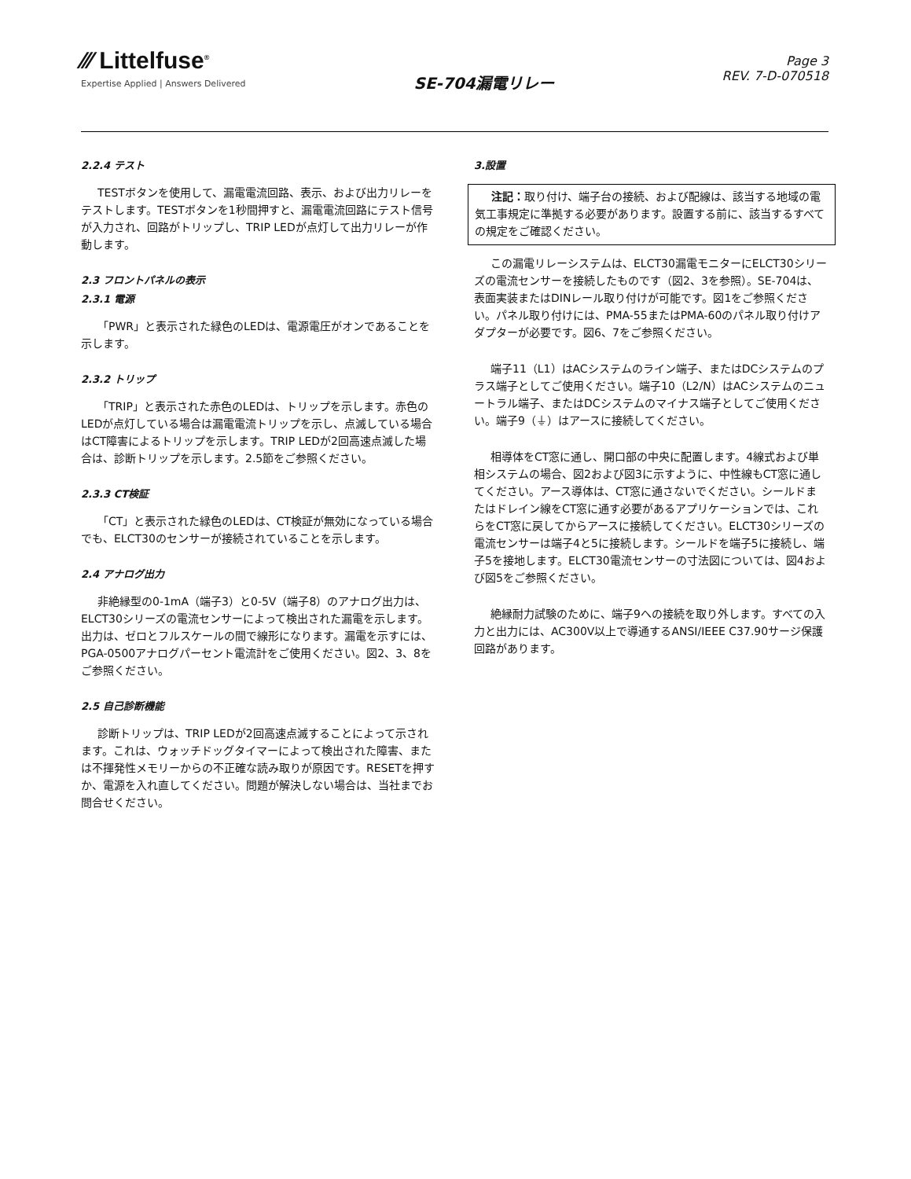⁄⁄⁄ Littelfuse<sup>®</sup>
Expertise Applied | Answers Delivered
SE-704漏電リレー
Page 3
REV. 7-D-070518
2.2.4 テスト
TESTボタンを使用して、漏電電流回路、表示、および出力リレーをテストします。TESTボタンを1秒間押すと、漏電電流回路にテスト信号が入力され、回路がトリップし、TRIP LEDが点灯して出力リレーが作動します。
2.3 フロントパネルの表示
2.3.1 電源
「PWR」と表示された緑色のLEDは、電源電圧がオンであることを示します。
2.3.2 トリップ
「TRIP」と表示された赤色のLEDは、トリップを示します。赤色のLEDが点灯している場合は漏電電流トリップを示し、点滅している場合はCT障害によるトリップを示します。TRIP LEDが2回高速点滅した場合は、診断トリップを示します。2.5節をご参照ください。
2.3.3 CT検証
「CT」と表示された緑色のLEDは、CT検証が無効になっている場合でも、ELCT30のセンサーが接続されていることを示します。
2.4 アナログ出力
非絶縁型の0-1mA（端子3）と0-5V（端子8）のアナログ出力は、ELCT30シリーズの電流センサーによって検出された漏電を示します。出力は、ゼロとフルスケールの間で線形になります。漏電を示すには、PGA-0500アナログパーセント電流計をご使用ください。図2、3、8をご参照ください。
2.5 自己診断機能
診断トリップは、TRIP LEDが2回高速点滅することによって示されます。これは、ウォッチドッグタイマーによって検出された障害、または不揮発性メモリーからの不正確な読み取りが原因です。RESETを押すか、電源を入れ直してください。問題が解決しない場合は、当社までお問合せください。
3.設置
注記：取り付け、端子台の接続、および配線は、該当する地域の電気工事規定に準拠する必要があります。設置する前に、該当するすべての規定をご確認ください。
この漏電リレーシステムは、ELCT30漏電モニターにELCT30シリーズの電流センサーを接続したものです（図2、3を参照）。SE-704は、表面実装またはDINレール取り付けが可能です。図1をご参照ください。パネル取り付けには、PMA-55またはPMA-60のパネル取り付けアダプターが必要です。図6、7をご参照ください。
端子11（L1）はACシステムのライン端子、またはDCシステムのプラス端子としてご使用ください。端子10（L2/N）はACシステムのニュートラル端子、またはDCシステムのマイナス端子としてご使用ください。端子9（⏚）はアースに接続してください。
相導体をCT窓に通し、開口部の中央に配置します。4線式および単相システムの場合、図2および図3に示すように、中性線もCT窓に通してください。アース導体は、CT窓に通さないでください。シールドまたはドレイン線をCT窓に通す必要があるアプリケーションでは、これらをCT窓に戻してからアースに接続してください。ELCT30シリーズの電流センサーは端子4と5に接続します。シールドを端子5に接続し、端子5を接地します。ELCT30電流センサーの寸法図については、図4および図5をご参照ください。
絶縁耐力試験のために、端子9への接続を取り外します。すべての入力と出力には、AC300V以上で導通するANSI/IEEE C37.90サージ保護回路があります。